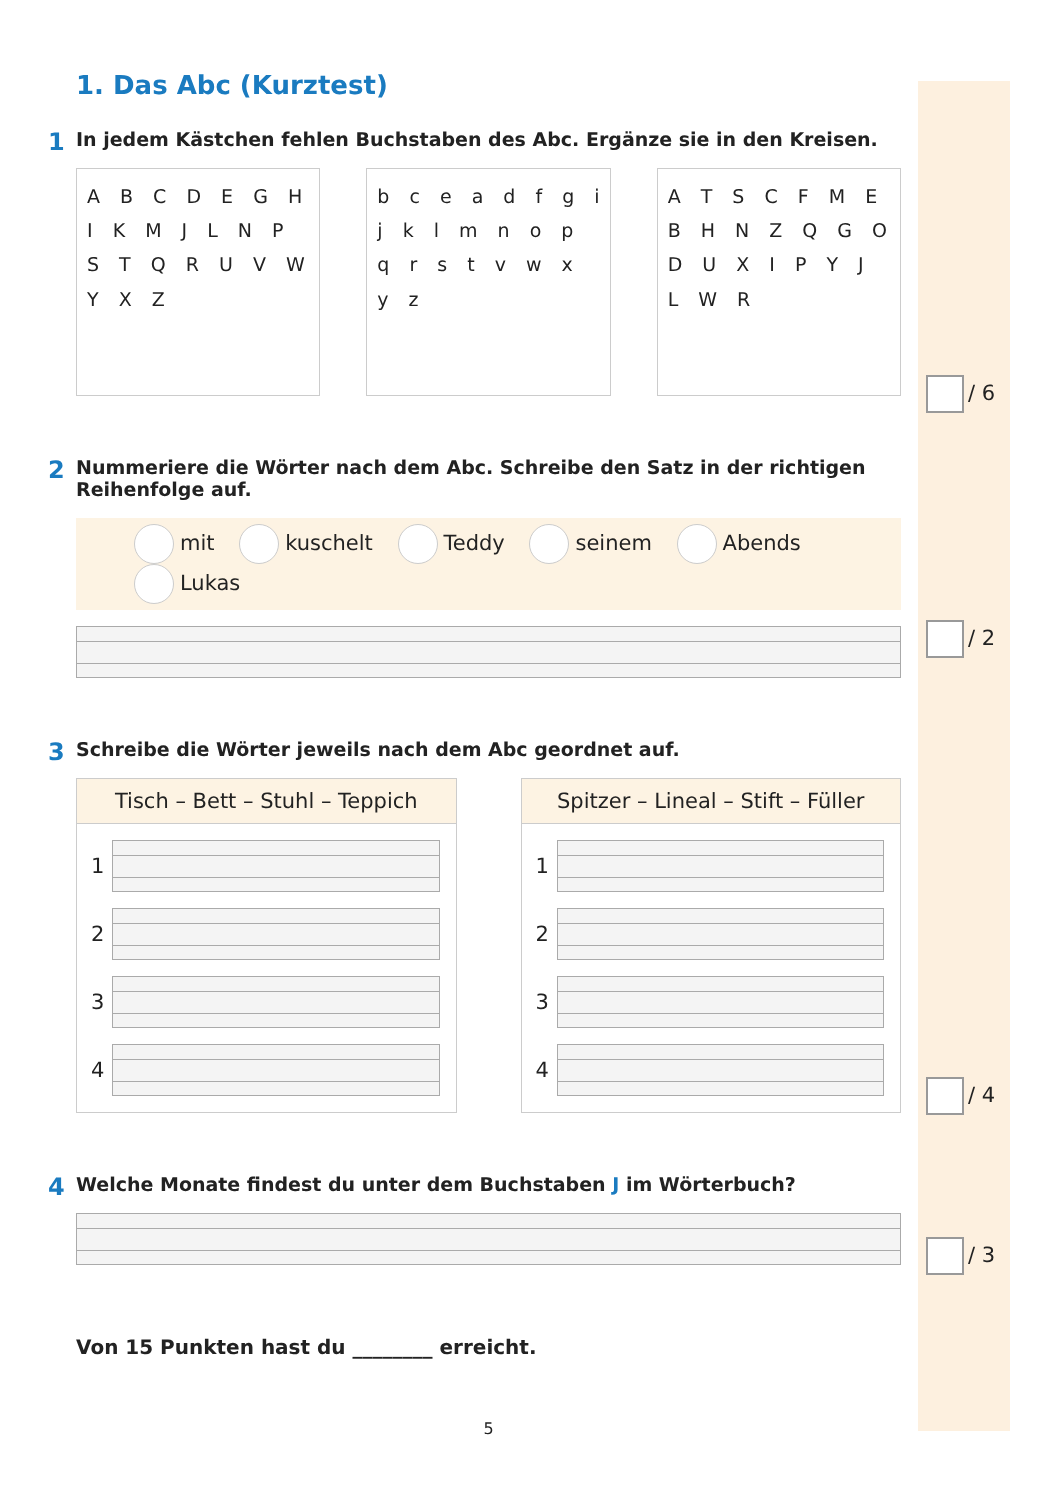1. Das Abc (Kurztest)
1 In jedem Kästchen fehlen Buchstaben des Abc. Ergänze sie in den Kreisen.
A B C D E G H I K M J L N P S T Q R U V W Y X Z
b c e a d f g i j k l m n o p q r s t v w x y z
A T S C F M E B H N Z Q G O D U X I P Y J L W R
2 Nummeriere die Wörter nach dem Abc. Schreibe den Satz in der richtigen Reihenfolge auf.
mit kuschelt Teddy seinem Abends Lukas
3 Schreibe die Wörter jeweils nach dem Abc geordnet auf.
Tisch – Bett – Stuhl – Teppich
1
2
3
4
Spitzer – Lineal – Stift – Füller
1
2
3
4
4 Welche Monate findest du unter dem Buchstaben J im Wörterbuch?
Von 15 Punkten hast du ________ erreicht.
5
/ 6
/ 2
/ 4
/ 3